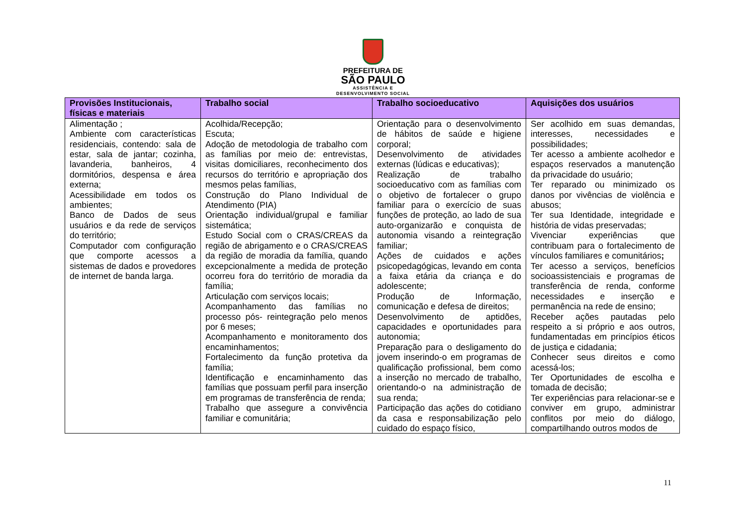PREFEITURA DE
SÃO PAULO
ASSISTÊNCIA E
DESENVOLVIMENTO SOCIAL
| Provisões Institucionais, físicas e materiais | Trabalho social | Trabalho socioeducativo | Aquisições dos usuários |
| --- | --- | --- | --- |
| Alimentação ; Ambiente com características residenciais, contendo: sala de estar, sala de jantar; cozinha, lavanderia, banheiros, 4 dormitórios, despensa e área externa; Acessibilidade em todos os ambientes; Banco de Dados de seus usuários e da rede de serviços do território; Computador com configuração que comporte acessos a sistemas de dados e provedores de internet de banda larga. | Acolhida/Recepção; Escuta; Adoção de metodologia de trabalho com as famílias por meio de: entrevistas, visitas domiciliares, reconhecimento dos recursos do território e apropriação dos mesmos pelas famílias, Construção do Plano Individual de Atendimento (PIA) Orientação individual/grupal e familiar sistemática; Estudo Social com o CRAS/CREAS da região de abrigamento e o CRAS/CREAS da região de moradia da família, quando excepcionalmente a medida de proteção ocorreu fora do território de moradia da família; Articulação com serviços locais; Acompanhamento das famílias no processo pós- reintegração pelo menos por 6 meses; Acompanhamento e monitoramento dos encaminhamentos; Fortalecimento da função protetiva da família; Identificação e encaminhamento das famílias que possuam perfil para inserção em programas de transferência de renda; Trabalho que assegure a convivência familiar e comunitária; | Orientação para o desenvolvimento de hábitos de saúde e higiene corporal; Desenvolvimento de atividades externas (lúdicas e educativas); Realização de trabalho socioeducativo com as famílias com o objetivo de fortalecer o grupo familiar para o exercício de suas funções de proteção, ao lado de sua auto-organizarão e conquista de autonomia visando a reintegração familiar; Ações de cuidados e ações psicopedagógicas, levando em conta a faixa etária da criança e do adolescente; Produção de Informação, comunicação e defesa de direitos; Desenvolvimento de aptidões, capacidades e oportunidades para autonomia; Preparação para o desligamento do jovem inserindo-o em programas de qualificação profissional, bem como a inserção no mercado de trabalho, orientando-o na administração de sua renda; Participação das ações do cotidiano da casa e responsabilização pelo cuidado do espaço físico, | Ser acolhido em suas demandas, interesses, necessidades e possibilidades; Ter acesso a ambiente acolhedor e espaços reservados a manutenção da privacidade do usuário; Ter reparado ou minimizado os danos por vivências de violência e abusos; Ter sua Identidade, integridade e história de vidas preservadas; Vivenciar experiências que contribuam para o fortalecimento de vínculos familiares e comunitários ; Ter acesso a serviços, benefícios socioassistenciais e programas de transferência de renda, conforme necessidades e inserção e permanência na rede de ensino; Receber ações pautadas pelo respeito a si próprio e aos outros, fundamentadas em princípios éticos de justiça e cidadania; Conhecer seus direitos e como acessá-los; Ter Oportunidades de escolha e tomada de decisão; Ter experiências para relacionar-se e conviver em grupo, administrar conflitos por meio do diálogo, compartilhando outros modos de |
11